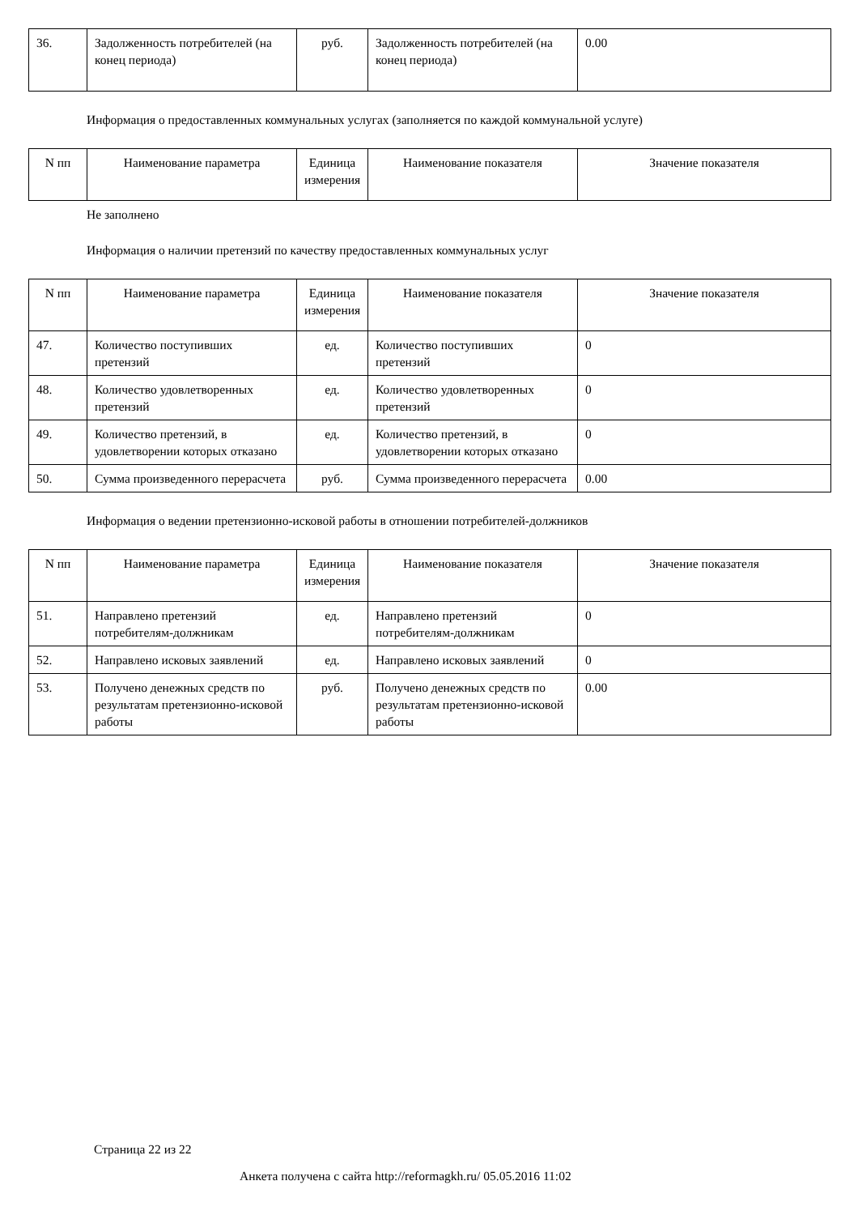| 36. | Задолженность потребителей (на конец периода) | руб. | Задолженность потребителей (на конец периода) | 0.00 |
Информация о предоставленных коммунальных услугах (заполняется по каждой коммунальной услуге)
| N пп | Наименование параметра | Единица измерения | Наименование показателя | Значение показателя |
| --- | --- | --- | --- | --- |
Не заполнено
Информация о наличии претензий по качеству предоставленных коммунальных услуг
| N пп | Наименование параметра | Единица измерения | Наименование показателя | Значение показателя |
| --- | --- | --- | --- | --- |
| 47. | Количество поступивших претензий | ед. | Количество поступивших претензий | 0 |
| 48. | Количество удовлетворенных претензий | ед. | Количество удовлетворенных претензий | 0 |
| 49. | Количество претензий, в удовлетворении которых отказано | ед. | Количество претензий, в удовлетворении которых отказано | 0 |
| 50. | Сумма произведенного перерасчета | руб. | Сумма произведенного перерасчета | 0.00 |
Информация о ведении претензионно-исковой работы в отношении потребителей-должников
| N пп | Наименование параметра | Единица измерения | Наименование показателя | Значение показателя |
| --- | --- | --- | --- | --- |
| 51. | Направлено претензий потребителям-должникам | ед. | Направлено претензий потребителям-должникам | 0 |
| 52. | Направлено исковых заявлений | ед. | Направлено исковых заявлений | 0 |
| 53. | Получено денежных средств по результатам претензионно-исковой работы | руб. | Получено денежных средств по результатам претензионно-исковой работы | 0.00 |
Страница 22 из 22
Анкета получена с сайта http://reformagkh.ru/ 05.05.2016 11:02